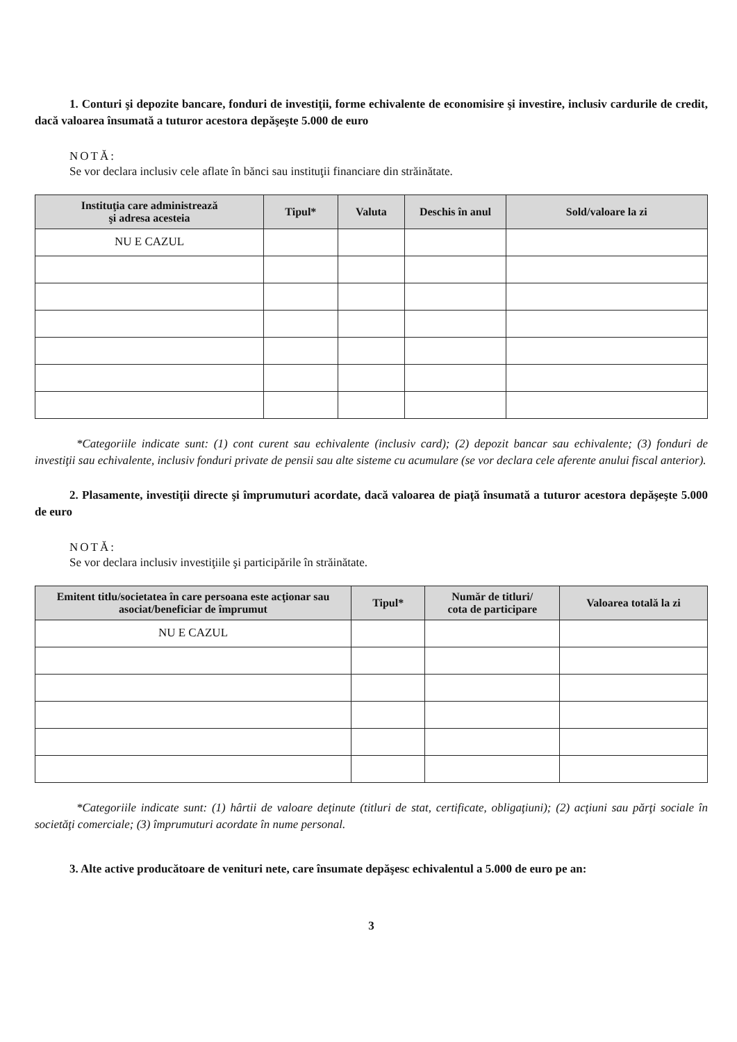1. Conturi şi depozite bancare, fonduri de investiţii, forme echivalente de economisire şi investire, inclusiv cardurile de credit, dacă valoarea însumată a tuturor acestora depăşeşte 5.000 de euro
NOTĂ:
Se vor declara inclusiv cele aflate în bănci sau instituţii financiare din străinătate.
| Instituţia care administrează şi adresa acesteia | Tipul* | Valuta | Deschis în anul | Sold/valoare la zi |
| --- | --- | --- | --- | --- |
| NU E CAZUL | | | | |
*Categoriile indicate sunt: (1) cont curent sau echivalente (inclusiv card); (2) depozit bancar sau echivalente; (3) fonduri de investiţii sau echivalente, inclusiv fonduri private de pensii sau alte sisteme cu acumulare (se vor declara cele aferente anului fiscal anterior).
2. Plasamente, investiţii directe şi împrumuturi acordate, dacă valoarea de piaţă însumată a tuturor acestora depăşeşte 5.000 de euro
NOTĂ:
Se vor declara inclusiv investiţiile şi participările în străinătate.
| Emitent titlu/societatea în care persoana este acţionar sau asociat/beneficiar de împrumut | Tipul* | Număr de titluri/ cota de participare | Valoarea totală la zi |
| --- | --- | --- | --- |
| NU E CAZUL | | | |
*Categoriile indicate sunt: (1) hârtii de valoare deţinute (titluri de stat, certificate, obligaţiuni); (2) acţiuni sau părţi sociale în societăţi comerciale; (3) împrumuturi acordate în nume personal.
3. Alte active producătoare de venituri nete, care însumate depăşesc echivalentul a 5.000 de euro pe an:
3